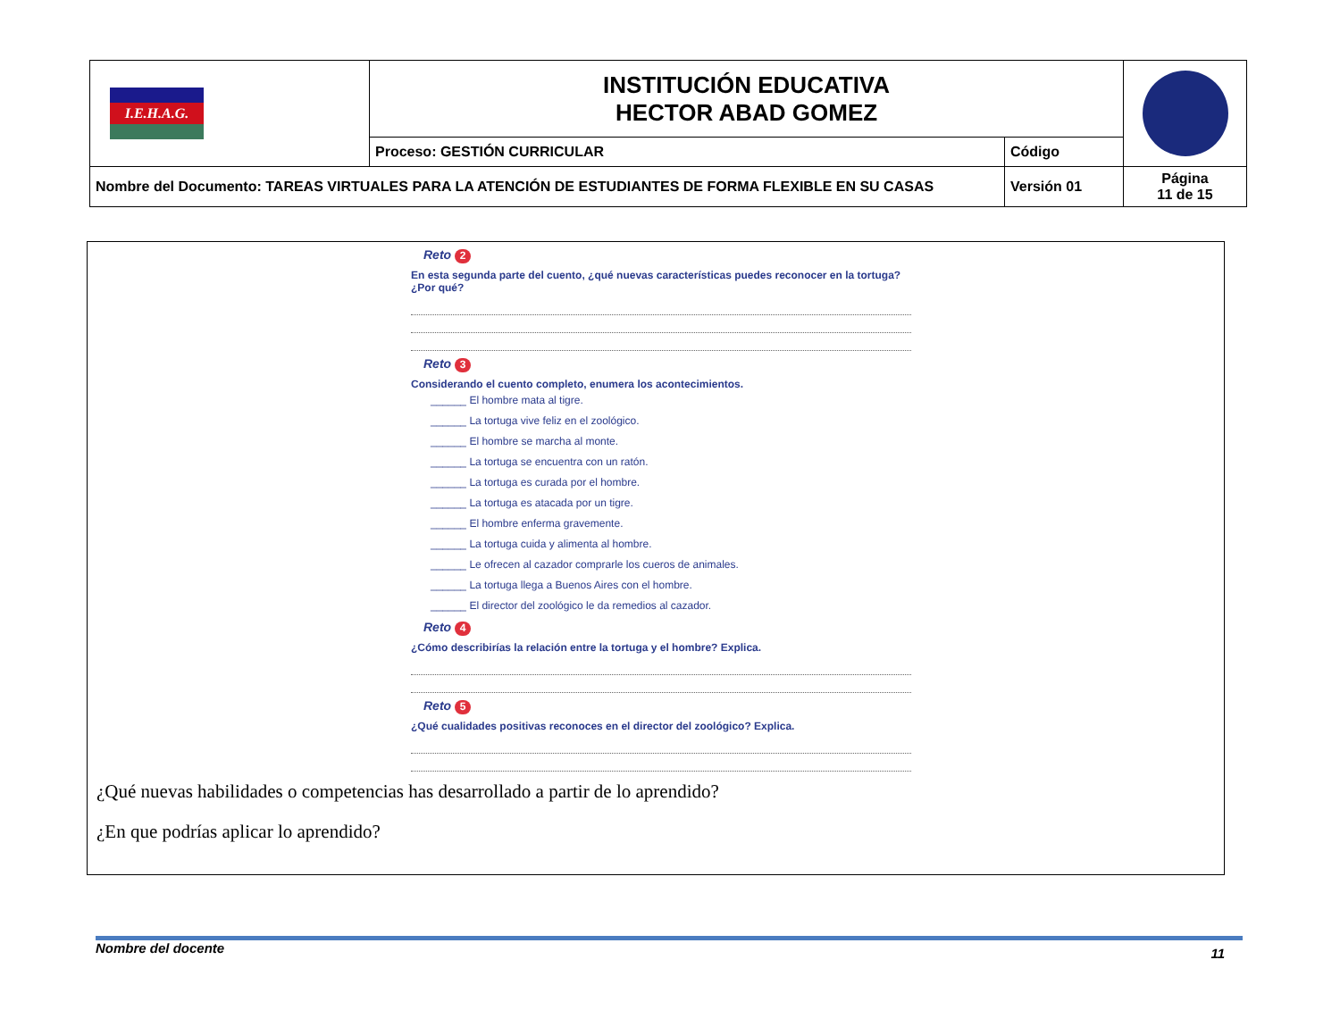| I.E.H.A.G. | INSTITUCIÓN EDUCATIVA HECTOR ABAD GOMEZ | | |
| | Proceso: GESTIÓN CURRICULAR | Código | |
| Nombre del Documento: TAREAS VIRTUALES PARA LA ATENCIÓN DE ESTUDIANTES DE FORMA FLEXIBLE EN SU CASAS | | Versión 01 | Página 11 de 15 |
Reto 2
En esta segunda parte del cuento, ¿qué nuevas características puedes reconocer en la tortuga? ¿Por qué?
Reto 3
Considerando el cuento completo, enumera los acontecimientos.
______ El hombre mata al tigre.
______ La tortuga vive feliz en el zoológico.
______ El hombre se marcha al monte.
______ La tortuga se encuentra con un ratón.
______ La tortuga es curada por el hombre.
______ La tortuga es atacada por un tigre.
______ El hombre enferma gravemente.
______ La tortuga cuida y alimenta al hombre.
______ Le ofrecen al cazador comprarle los cueros de animales.
______ La tortuga llega a Buenos Aires con el hombre.
______ El director del zoológico le da remedios al cazador.
Reto 4
¿Cómo describirías la relación entre la tortuga y el hombre? Explica.
Reto 5
¿Qué cualidades positivas reconoces en el director del zoológico? Explica.
¿Qué nuevas habilidades o competencias has desarrollado a partir de lo aprendido?
¿En que podrías aplicar lo aprendido?
Nombre del docente 11